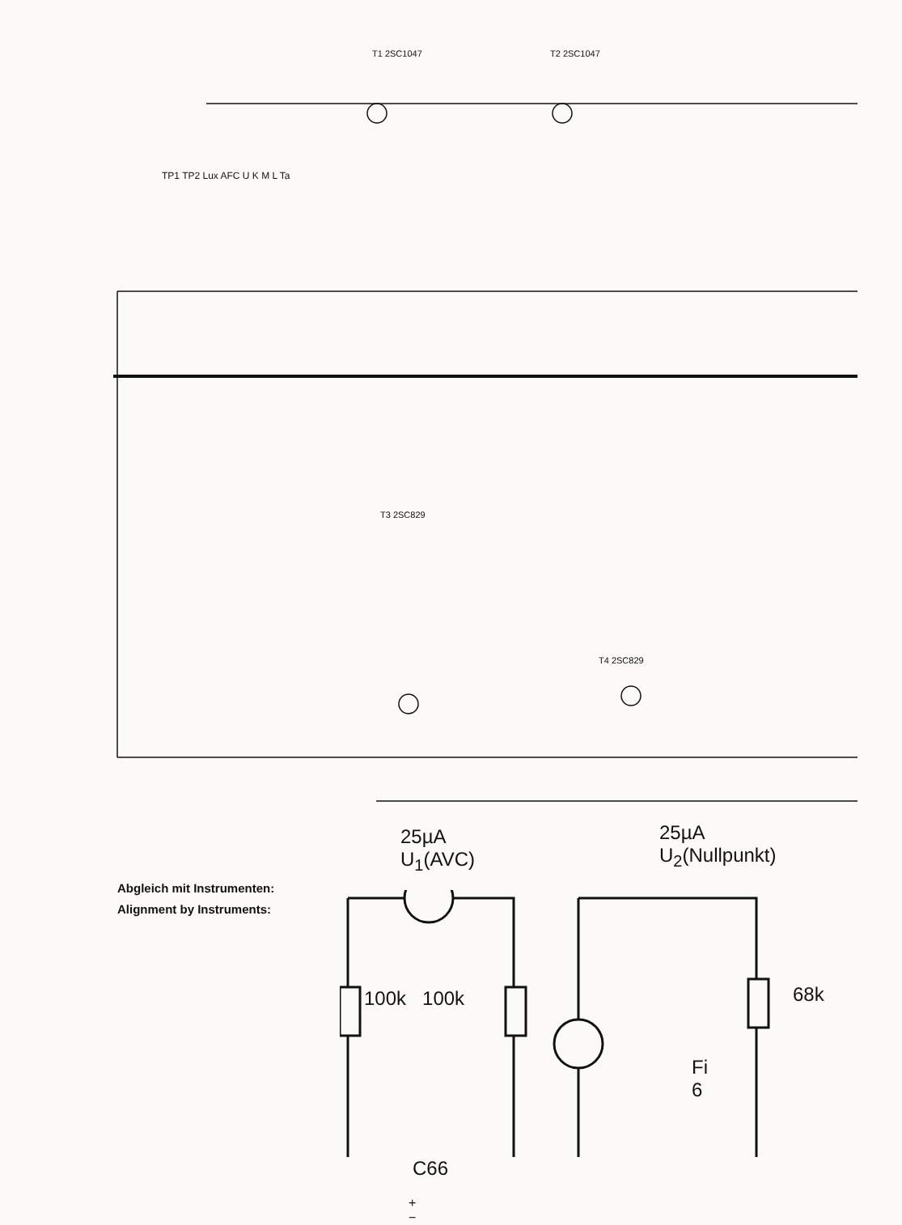T1 2SC1047
T2 2SC1047
T3 2SC829
T4 2SC829
TP1 TP2 Lux AFC U K M L Ta
25µA
U<sub>1</sub>(AVC)
25µA
U<sub>2</sub>(Nullpunkt)
100k 100k 68k
Fi 6
C66
+ −
Abgleich mit Instrumenten:
Alignment by Instruments: